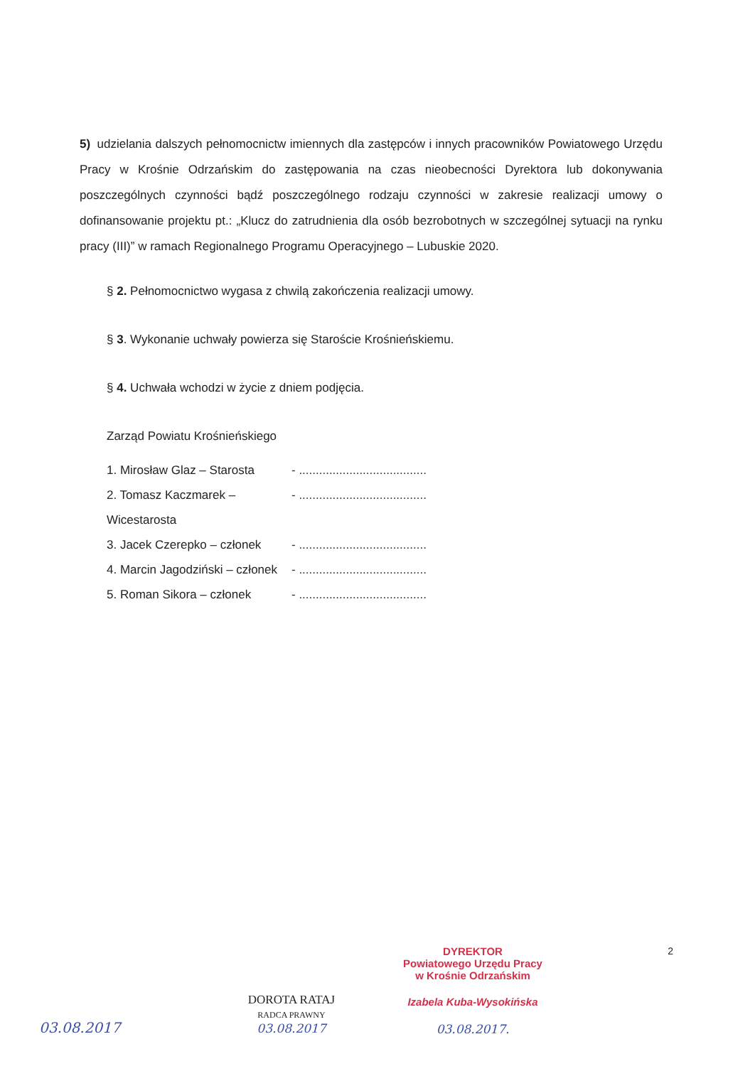5) udzielania dalszych pełnomocnictw imiennych dla zastępców i innych pracowników Powiatowego Urzędu Pracy w Krośnie Odrzańskim do zastępowania na czas nieobecności Dyrektora lub dokonywania poszczególnych czynności bądź poszczególnego rodzaju czynności w zakresie realizacji umowy o dofinansowanie projektu pt.: „Klucz do zatrudnienia dla osób bezrobotnych w szczególnej sytuacji na rynku pracy (III)” w ramach Regionalnego Programu Operacyjnego – Lubuskie 2020.
§ 2. Pełnomocnictwo wygasa z chwilą zakończenia realizacji umowy.
§ 3. Wykonanie uchwały powierza się Staroście Krośnieńskiemu.
§ 4. Uchwała wchodzi w życie z dniem podjęcia.
Zarząd Powiatu Krośnieńskiego
1. Mirosław Glaz – Starosta - ......................................
2. Tomasz Kaczmarek – Wicestarosta - ......................................
3. Jacek Czerepko – członek - ......................................
4. Marcin Jagodziński – członek - ......................................
5. Roman Sikora – członek - ......................................
2
03.08.2017
DOROTA RATAJ
RADCA PRAWNY
03.08.2017
DYREKTOR
Powiatowego Urzędu Pracy
w Krośnie Odrzańskim
Izabela Kuba-Wysokińska
03.08.2017.